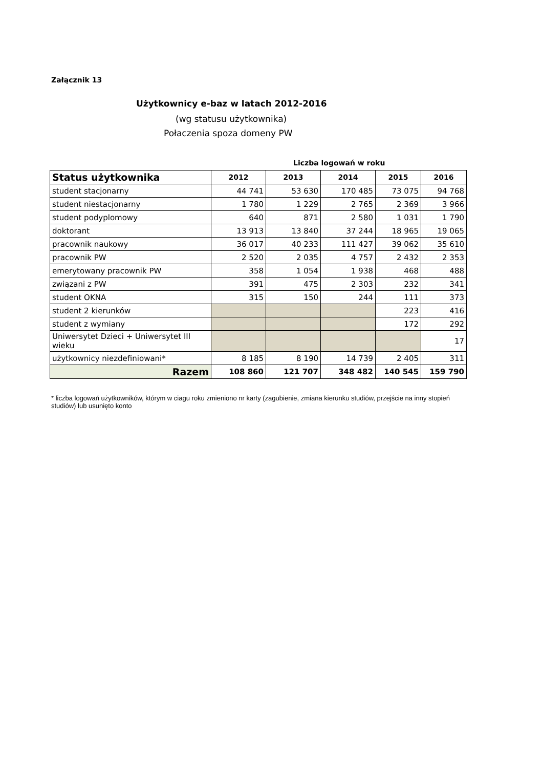Załącznik 13
Użytkownicy e-baz w latach 2012-2016
(wg statusu użytkownika)
Połaczenia spoza domeny PW
Liczba logowań w roku
| Status użytkownika | 2012 | 2013 | 2014 | 2015 | 2016 |
| --- | --- | --- | --- | --- | --- |
| student stacjonarny | 44 741 | 53 630 | 170 485 | 73 075 | 94 768 |
| student niestacjonarny | 1 780 | 1 229 | 2 765 | 2 369 | 3 966 |
| student podyplomowy | 640 | 871 | 2 580 | 1 031 | 1 790 |
| doktorant | 13 913 | 13 840 | 37 244 | 18 965 | 19 065 |
| pracownik naukowy | 36 017 | 40 233 | 111 427 | 39 062 | 35 610 |
| pracownik PW | 2 520 | 2 035 | 4 757 | 2 432 | 2 353 |
| emerytowany pracownik PW | 358 | 1 054 | 1 938 | 468 | 488 |
| związani z PW | 391 | 475 | 2 303 | 232 | 341 |
| student OKNA | 315 | 150 | 244 | 111 | 373 |
| student 2 kierunków | | | | 223 | 416 |
| student z wymiany | | | | 172 | 292 |
| Uniwersytet Dzieci + Uniwersytet III wieku | | | | | 17 |
| użytkownicy niezdefiniowani* | 8 185 | 8 190 | 14 739 | 2 405 | 311 |
| Razem | 108 860 | 121 707 | 348 482 | 140 545 | 159 790 |
* liczba logowań użytkowników, którym w ciagu roku zmieniono nr karty (zagubienie, zmiana kierunku studiów, przejście na inny stopień studiów) lub usunięto konto